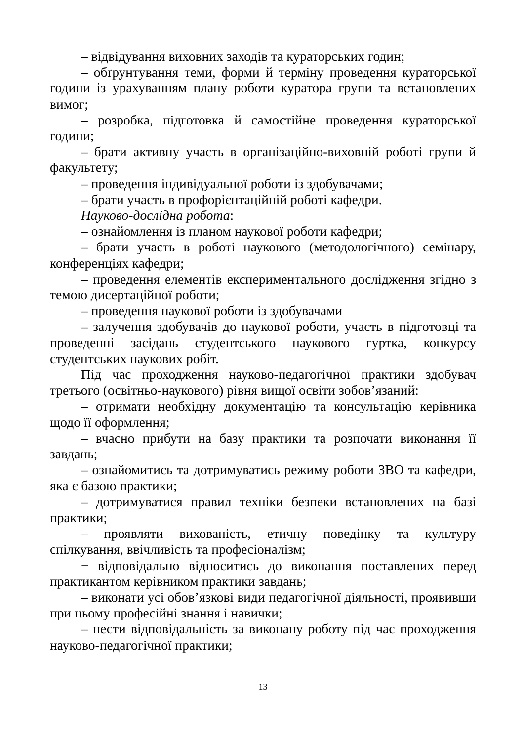– відвідування виховних заходів та кураторських годин;
– обґрунтування теми, форми й терміну проведення кураторської години із урахуванням плану роботи куратора групи та встановлених вимог;
– розробка, підготовка й самостійне проведення кураторської години;
– брати активну участь в організаційно-виховній роботі групи й факультету;
– проведення індивідуальної роботи із здобувачами;
– брати участь в профорієнтаційній роботі кафедри.
Науково-дослідна робота:
– ознайомлення із планом наукової роботи кафедри;
– брати участь в роботі наукового (методологічного) семінару, конференціях кафедри;
– проведення елементів експериментального дослідження згідно з темою дисертаційної роботи;
– проведення наукової роботи із здобувачами
– залучення здобувачів до наукової роботи, участь в підготовці та проведенні засідань студентського наукового гуртка, конкурсу студентських наукових робіт.
Під час проходження науково-педагогічної практики здобувач третього (освітньо-наукового) рівня вищої освіти зобов’язаний:
– отримати необхідну документацію та консультацію керівника щодо її оформлення;
– вчасно прибути на базу практики та розпочати виконання її завдань;
– ознайомитись та дотримуватись режиму роботи ЗВО та кафедри, яка є базою практики;
– дотримуватися правил техніки безпеки встановлених на базі практики;
– проявляти вихованість, етичну поведінку та культуру спілкування, ввічливість та професіоналізм;
− відповідально відноситись до виконання поставлених перед практикантом керівником практики завдань;
– виконати усі обов’язкові види педагогічної діяльності, проявивши при цьому професійні знання і навички;
– нести відповідальність за виконану роботу під час проходження науково-педагогічної практики;
13